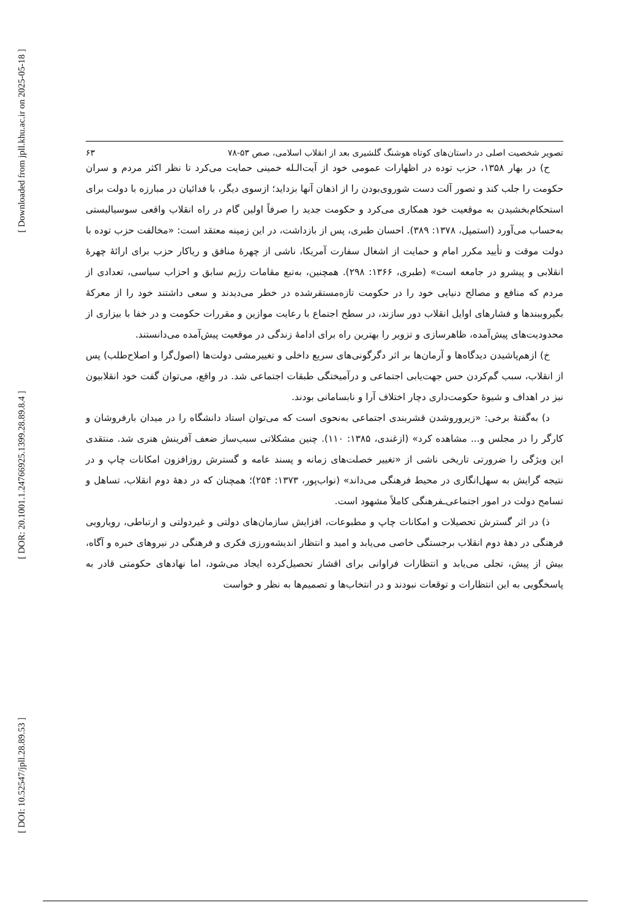[ Downloaded from jpll.khu.ac.ir on 2025-05-18 ]
[ DOR: 20.1001.1.24766925.1399.28.89.8.4 ]
[ DOI: 10.52547/jpll.28.89.53 ]
تصویر شخصیت اصلی در داستان‌های کوتاه هوشنگ گلشیری بعد از انقلاب اسلامی، صص ۵۳-۷۸ ۶۳
ح) در بهار ۱۳۵۸، حزب توده در اظهارات عمومی خود از آیت‌الـله خمینی حمایت می‌کرد تا نظر اکثر مردم و سران حکومت را جلب کند و تصور آلت دست شوروی‌بودن را از اذهان آنها بزداید؛ ازسوی دیگر، با فدائیان در مبارزه با دولت برای استحکام‌بخشیدن به موقعیت خود همکاری می‌کرد و حکومت جدید را صرفاً اولین گام در راه انقلاب واقعی سوسیالیستی به‌حساب می‌آورد (استمپل، ۱۳۷۸: ۳۸۹). احسان طبری، پس از بازداشت، در این زمینه معتقد است: «مخالفت حزب توده با دولت موقت و تأیید مکرر امام و حمایت از اشغال سفارت آمریکا، ناشی از چهرهٔ منافق و ریاکار حزب برای ارائهٔ چهرهٔ انقلابی و پیشرو در جامعه است» (طبری، ۱۳۶۶: ۲۹۸). همچنین، به‌تبع مقامات رژیم سابق و احزاب سیاسی، تعدادی از مردم که منافع و مصالح دنیایی خود را در حکومت تازه‌مستقرشده در خطر می‌دیدند و سعی داشتند خود را از معرکهٔ بگیروببندها و فشارهای اوایل انقلاب دور سازند، در سطح اجتماع با رعایت موازین و مقررات حکومت و در خفا با بیزاری از محدودیت‌های پیش‌آمده، ظاهرسازی و تزویر را بهترین راه برای ادامهٔ زندگی در موقعیت پیش‌آمده می‌دانستند.
خ) ازهم‌پاشیدن دیدگاه‌ها و آرمان‌ها بر اثر دگرگونی‌های سریع داخلی و تغییرمشی دولت‌ها (اصول‌گرا و اصلاح‌طلب) پس از انقلاب، سبب گم‌کردن حس جهت‌یابی اجتماعی و درآمیختگی طبقات اجتماعی شد. در واقع، می‌توان گفت خود انقلابیون نیز در اهداف و شیوهٔ حکومت‌داری دچار اختلاف آرا و نابسامانی بودند.
د) به‌گفتهٔ برخی: «زیروروشدن قشربندی اجتماعی به‌نحوی است که می‌توان استاد دانشگاه را در میدان بارفروشان و کارگر را در مجلس و... مشاهده کرد» (ازغندی، ۱۳۸۵: ۱۱۰). چنین مشکلاتی سبب‌ساز ضعف آفرینش هنری شد. منتقدی این ویژگی را ضرورتی تاریخی ناشی از «تغییر خصلت‌های زمانه و پسند عامه و گسترش روزافزون امکانات چاپ و در نتیجه گرایش به سهل‌انگاری در محیط فرهنگی می‌داند» (نواب‌پور، ۱۳۷۳: ۲۵۴)؛ همچنان که در دههٔ دوم انقلاب، تساهل و تسامح دولت در امور اجتماعی‌ـفرهنگی کاملاً مشهود است.
ذ) در اثر گسترش تحصیلات و امکانات چاپ و مطبوعات، افزایش سازمان‌های دولتی و غیردولتی و ارتباطی، رویارویی فرهنگی در دههٔ دوم انقلاب برجستگی خاصی می‌یابد و امید و انتظار اندیشه‌ورزی فکری و فرهنگی در نیروهای خبره و آگاه، بیش از پیش، تجلی می‌یابد و انتظارات فراوانی برای اقشار تحصیل‌کرده ایجاد می‌شود، اما نهادهای حکومتی قادر به پاسخگویی به این انتظارات و توقعات نبودند و در انتخاب‌ها و تصمیم‌ها به نظر و خواست